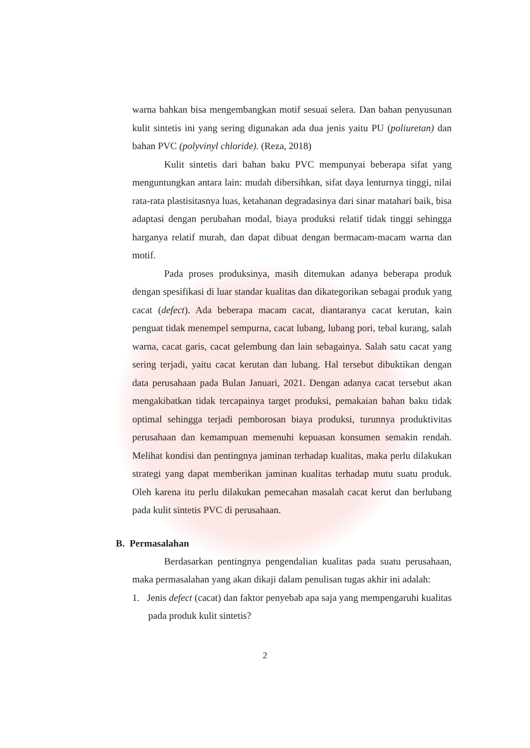warna bahkan bisa mengembangkan motif sesuai selera. Dan bahan penyusunan kulit sintetis ini yang sering digunakan ada dua jenis yaitu PU (poliuretan) dan bahan PVC (polyvinyl chloride). (Reza, 2018)
Kulit sintetis dari bahan baku PVC mempunyai beberapa sifat yang menguntungkan antara lain: mudah dibersihkan, sifat daya lenturnya tinggi, nilai rata-rata plastisitasnya luas, ketahanan degradasinya dari sinar matahari baik, bisa adaptasi dengan perubahan modal, biaya produksi relatif tidak tinggi sehingga harganya relatif murah, dan dapat dibuat dengan bermacam-macam warna dan motif.
Pada proses produksinya, masih ditemukan adanya beberapa produk dengan spesifikasi di luar standar kualitas dan dikategorikan sebagai produk yang cacat (defect). Ada beberapa macam cacat, diantaranya cacat kerutan, kain penguat tidak menempel sempurna, cacat lubang, lubang pori, tebal kurang, salah warna, cacat garis, cacat gelembung dan lain sebagainya. Salah satu cacat yang sering terjadi, yaitu cacat kerutan dan lubang. Hal tersebut dibuktikan dengan data perusahaan pada Bulan Januari, 2021. Dengan adanya cacat tersebut akan mengakibatkan tidak tercapainya target produksi, pemakaian bahan baku tidak optimal sehingga terjadi pemborosan biaya produksi, turunnya produktivitas perusahaan dan kemampuan memenuhi kepuasan konsumen semakin rendah. Melihat kondisi dan pentingnya jaminan terhadap kualitas, maka perlu dilakukan strategi yang dapat memberikan jaminan kualitas terhadap mutu suatu produk. Oleh karena itu perlu dilakukan pemecahan masalah cacat kerut dan berlubang pada kulit sintetis PVC di perusahaan.
B. Permasalahan
Berdasarkan pentingnya pengendalian kualitas pada suatu perusahaan, maka permasalahan yang akan dikaji dalam penulisan tugas akhir ini adalah:
1. Jenis defect (cacat) dan faktor penyebab apa saja yang mempengaruhi kualitas pada produk kulit sintetis?
2